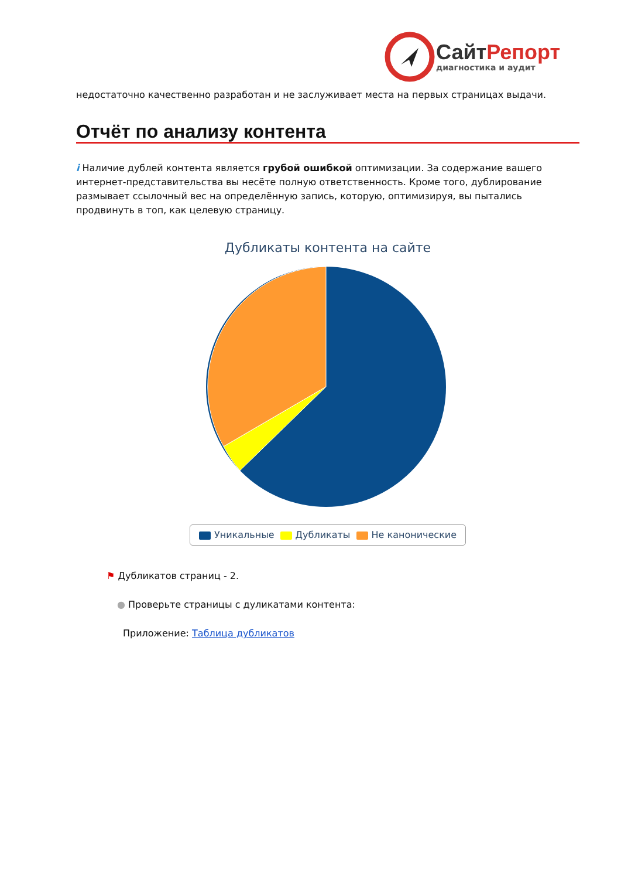СайтРепорт
диагностика и аудит
недостаточно качественно разработан и не заслуживает места на первых страницах выдачи.
Отчёт по анализу контента
i Наличие дублей контента является грубой ошибкой оптимизации. За содержание вашего интернет-представительства вы несёте полную ответственность. Кроме того, дублирование размывает ссылочный вес на определённую запись, которую, оптимизируя, вы пытались продвинуть в топ, как целевую страницу.
Дубликаты контента на сайте
Уникальные Дубликаты Не канонические
⚑ Дубликатов страниц - 2.
● Проверьте страницы с дуликатами контента:
Приложение: Таблица дубликатов